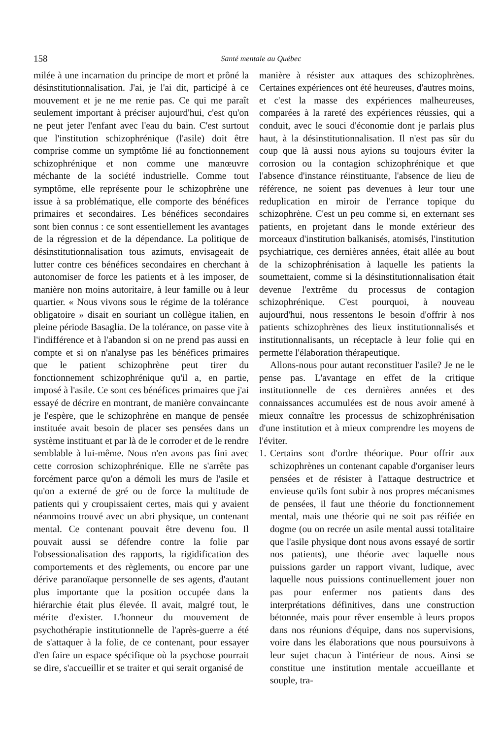158 Santé mentale au Québec
milée à une incarnation du principe de mort et prôné la désinstitutionnalisation. J'ai, je l'ai dit, participé à ce mouvement et je ne me renie pas. Ce qui me paraît seulement important à préciser aujourd'hui, c'est qu'on ne peut jeter l'enfant avec l'eau du bain. C'est surtout que l'institution schizophrénique (l'asile) doit être comprise comme un symptôme lié au fonctionnement schizophrénique et non comme une manœuvre méchante de la société industrielle. Comme tout symptôme, elle représente pour le schizophrène une issue à sa problématique, elle comporte des bénéfices primaires et secondaires. Les bénéfices secondaires sont bien connus : ce sont essentiellement les avantages de la régression et de la dépendance. La politique de désinstitutionnalisation tous azimuts, envisageait de lutter contre ces bénéfices secondaires en cherchant à autonomiser de force les patients et à les imposer, de manière non moins autoritaire, à leur famille ou à leur quartier. « Nous vivons sous le régime de la tolérance obligatoire » disait en souriant un collègue italien, en pleine période Basaglia. De la tolérance, on passe vite à l'indifférence et à l'abandon si on ne prend pas aussi en compte et si on n'analyse pas les bénéfices primaires que le patient schizophrène peut tirer du fonctionnement schizophrénique qu'il a, en partie, imposé à l'asile. Ce sont ces bénéfices primaires que j'ai essayé de décrire en montrant, de manière convaincante je l'espère, que le schizophrène en manque de pensée instituée avait besoin de placer ses pensées dans un système instituant et par là de le corroder et de le rendre semblable à lui-même. Nous n'en avons pas fini avec cette corrosion schizophrénique. Elle ne s'arrête pas forcément parce qu'on a démoli les murs de l'asile et qu'on a externé de gré ou de force la multitude de patients qui y croupissaient certes, mais qui y avaient néanmoins trouvé avec un abri physique, un contenant mental. Ce contenant pouvait être devenu fou. Il pouvait aussi se défendre contre la folie par l'obsessionalisation des rapports, la rigidification des comportements et des règlements, ou encore par une dérive paranoïaque personnelle de ses agents, d'autant plus importante que la position occupée dans la hiérarchie était plus élevée. Il avait, malgré tout, le mérite d'exister. L'honneur du mouvement de psychothérapie institutionnelle de l'après-guerre a été de s'attaquer à la folie, de ce contenant, pour essayer d'en faire un espace spécifique où la psychose pourrait se dire, s'accueillir et se traiter et qui serait organisé de
manière à résister aux attaques des schizophrènes. Certaines expériences ont été heureuses, d'autres moins, et c'est la masse des expériences malheureuses, comparées à la rareté des expériences réussies, qui a conduit, avec le souci d'économie dont je parlais plus haut, à la désinstitutionnalisation. Il n'est pas sûr du coup que là aussi nous ayions su toujours éviter la corrosion ou la contagion schizophrénique et que l'absence d'instance réinstituante, l'absence de lieu de référence, ne soient pas devenues à leur tour une reduplication en miroir de l'errance topique du schizophrène. C'est un peu comme si, en externant ses patients, en projetant dans le monde extérieur des morceaux d'institution balkanisés, atomisés, l'institution psychiatrique, ces dernières années, était allée au bout de la schizophrénisation à laquelle les patients la soumettaient, comme si la désinstitutionnalisation était devenue l'extrême du processus de contagion schizophrénique. C'est pourquoi, à nouveau aujourd'hui, nous ressentons le besoin d'offrir à nos patients schizophrènes des lieux institutionnalisés et institutionnalisants, un réceptacle à leur folie qui en permette l'élaboration thérapeutique.
Allons-nous pour autant reconstituer l'asile? Je ne le pense pas. L'avantage en effet de la critique institutionnelle de ces dernières années et des connaissances accumulées est de nous avoir amené à mieux connaître les processus de schizophrénisation d'une institution et à mieux comprendre les moyens de l'éviter.
1.
Certains sont d'ordre théorique. Pour offrir aux schizophrènes un contenant capable d'organiser leurs pensées et de résister à l'attaque destructrice et envieuse qu'ils font subir à nos propres mécanismes de pensées, il faut une théorie du fonctionnement mental, mais une théorie qui ne soit pas réifiée en dogme (ou on recrée un asile mental aussi totalitaire que l'asile physique dont nous avons essayé de sortir nos patients), une théorie avec laquelle nous puissions garder un rapport vivant, ludique, avec laquelle nous puissions continuellement jouer non pas pour enfermer nos patients dans des interprétations définitives, dans une construction bétonnée, mais pour rêver ensemble à leurs propos dans nos réunions d'équipe, dans nos supervisions, voire dans les élaborations que nous poursuivons à leur sujet chacun à l'intérieur de nous. Ainsi se constitue une institution mentale accueillante et souple, tra-